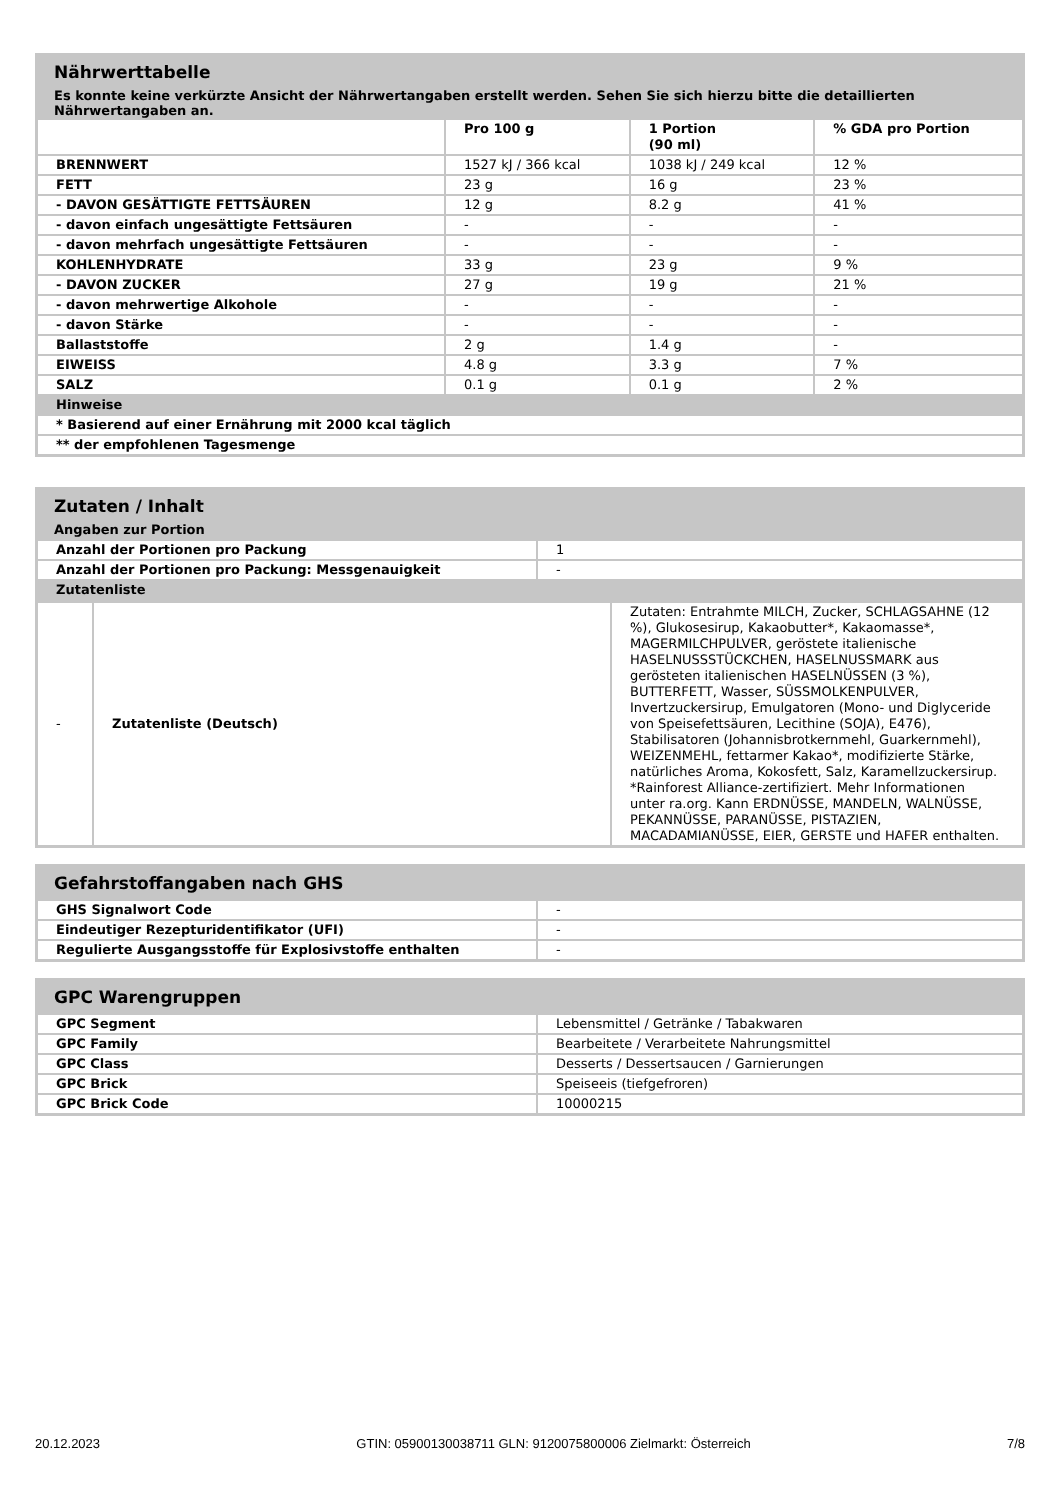Nährwerttabelle
Es konnte keine verkürzte Ansicht der Nährwertangaben erstellt werden. Sehen Sie sich hierzu bitte die detaillierten Nährwertangaben an.
| | Pro 100 g | 1 Portion (90 ml) | % GDA pro Portion |
| --- | --- | --- | --- |
| BRENNWERT | 1527 kJ / 366 kcal | 1038 kJ / 249 kcal | 12 % |
| FETT | 23 g | 16 g | 23 % |
| - DAVON GESÄTTIGTE FETTSÄUREN | 12 g | 8.2 g | 41 % |
| - davon einfach ungesättigte Fettsäuren | - | - | - |
| - davon mehrfach ungesättigte Fettsäuren | - | - | - |
| KOHLENHYDRATE | 33 g | 23 g | 9 % |
| - DAVON ZUCKER | 27 g | 19 g | 21 % |
| - davon mehrwertige Alkohole | - | - | - |
| - davon Stärke | - | - | - |
| Ballaststoffe | 2 g | 1.4 g | - |
| EIWEISS | 4.8 g | 3.3 g | 7 % |
| SALZ | 0.1 g | 0.1 g | 2 % |
| Hinweise | | | |
| * Basierend auf einer Ernährung mit 2000 kcal täglich | | | |
| ** der empfohlenen Tagesmenge | | | |
Zutaten / Inhalt
Angaben zur Portion
| Anzahl der Portionen pro Packung | 1 |
| Anzahl der Portionen pro Packung: Messgenauigkeit | - |
| Zutatenliste | |
| - | Zutatenliste (Deutsch) | Zutaten: Entrahmte MILCH, Zucker, SCHLAGSAHNE (12 %), Glukosesirup, Kakaobutter*, Kakaomasse*, MAGERMILCHPULVER, geröstete italienische HASELNUSSSTÜCKCHEN, HASELNUSSMARK aus gerösteten italienischen HASELNÜSSEN (3 %), BUTTERFETT, Wasser, SÜSSMOLKENPULVER, Invertzuckersirup, Emulgatoren (Mono- und Diglyceride von Speisefettsäuren, Lecithine (SOJA), E476), Stabilisatoren (Johannisbrotkernmehl, Guarkernmehl), WEIZENMEHL, fettarmer Kakao*, modifizierte Stärke, natürliches Aroma, Kokosfett, Salz, Karamellzuckersirup. *Rainforest Alliance-zertifiziert. Mehr Informationen unter ra.org. Kann ERDNÜSSE, MANDELN, WALNÜSSE, PEKANNÜSSE, PARANÜSSE, PISTAZIEN, MACADAMIANÜSSE, EIER, GERSTE und HAFER enthalten. |
Gefahrstoffangaben nach GHS
| GHS Signalwort Code | - |
| Eindeutiger Rezepturidentifikator (UFI) | - |
| Regulierte Ausgangsstoffe für Explosivstoffe enthalten | - |
GPC Warengruppen
| GPC Segment | Lebensmittel / Getränke / Tabakwaren |
| GPC Family | Bearbeitete / Verarbeitete Nahrungsmittel |
| GPC Class | Desserts / Dessertsaucen / Garnierungen |
| GPC Brick | Speiseeis (tiefgefroren) |
| GPC Brick Code | 10000215 |
20.12.2023 GTIN: 05900130038711 GLN: 9120075800006 Zielmarkt: Österreich 7/8